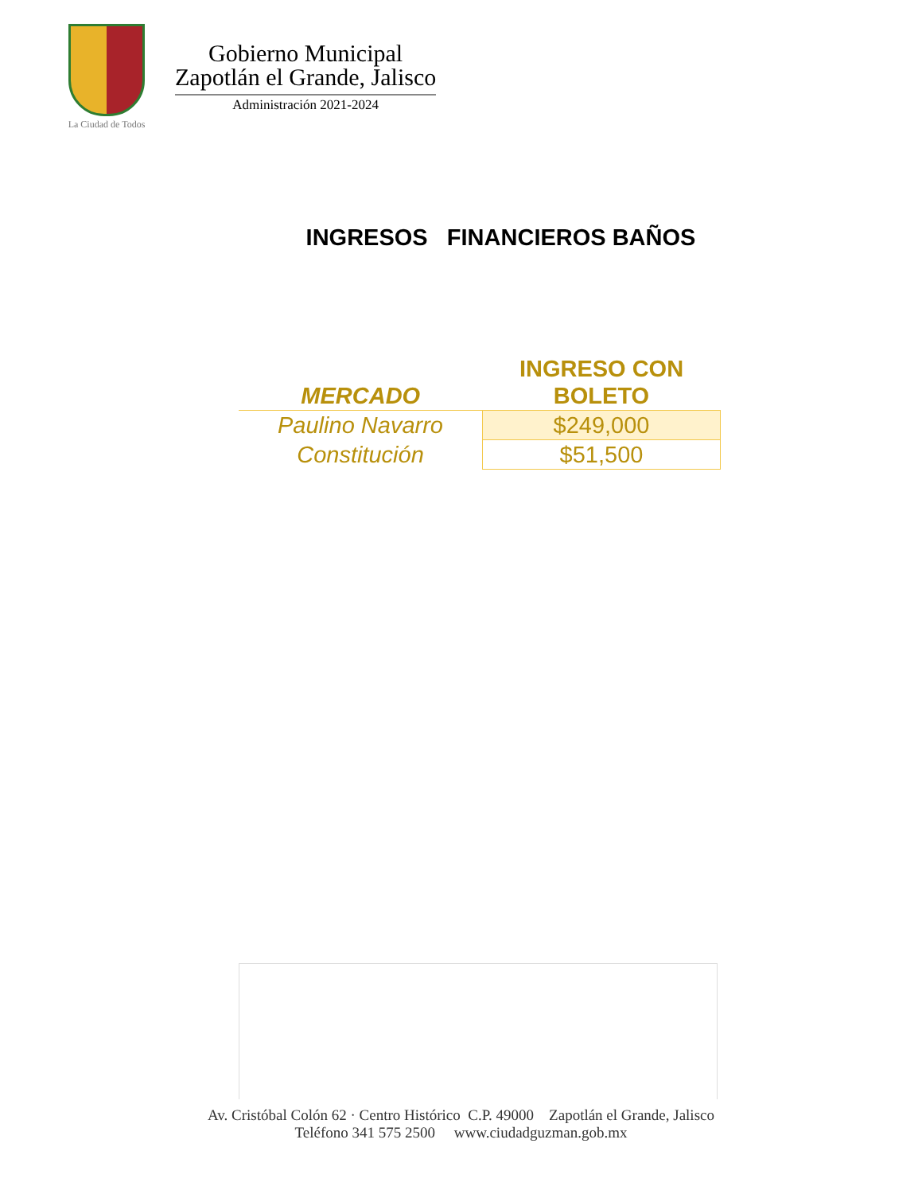La Ciudad de Todos
Gobierno Municipal
Zapotlán el Grande, Jalisco
Administración 2021-2024
INGRESOS FINANCIEROS BAÑOS
| MERCADO | INGRESO CON BOLETO |
| --- | --- |
| Paulino Navarro | $249,000 |
| Constitución | $51,500 |
Av. Cristóbal Colón 62 · Centro Histórico C.P. 49000 Zapotlán el Grande, Jalisco
Teléfono 341 575 2500 www.ciudadguzman.gob.mx